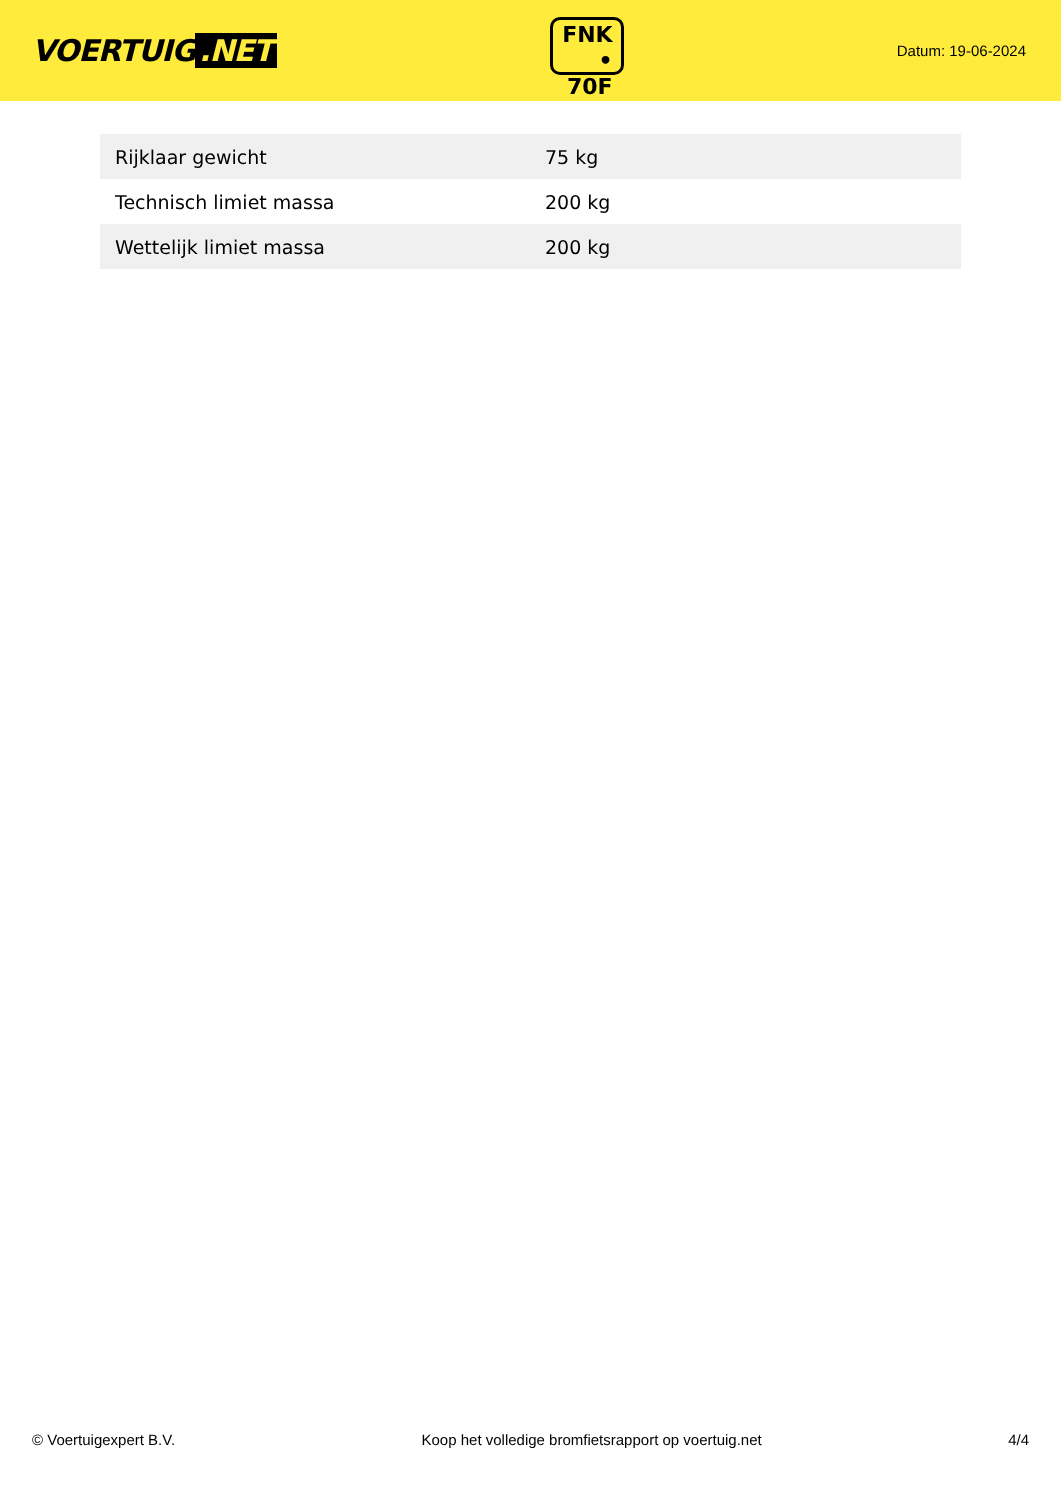VOERTUIG.NET
FNK
• 70F
Datum: 19-06-2024
| Rijklaar gewicht | 75 kg |
| Technisch limiet massa | 200 kg |
| Wettelijk limiet massa | 200 kg |
© Voertuigexpert B.V. Koop het volledige bromfietsrapport op voertuig.net 4/4